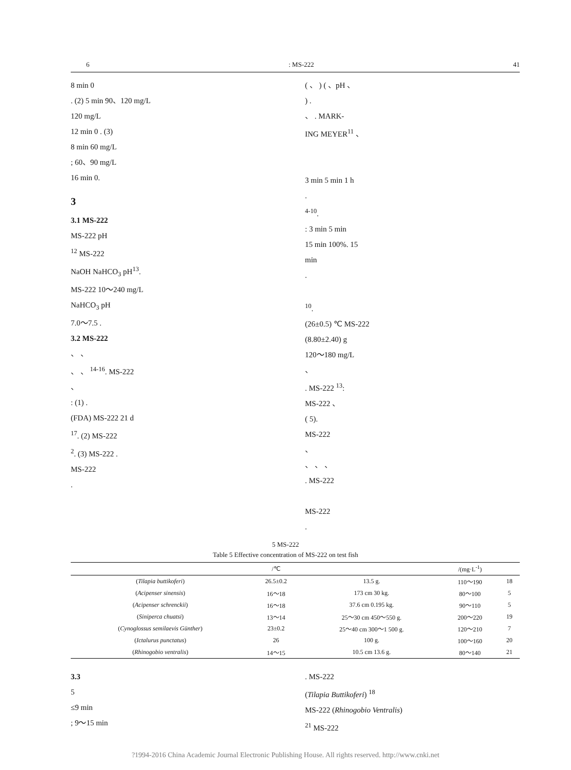6: MS-222 41
8 min 0
. (2) 5 min 90、120 mg/L
120 mg/L
12 min 0 . (3)
8 min 60 mg/L
; 60、90 mg/L
16 min 0.
3
3.1 MS-222
MS-222 pH
<sup>12</sup> MS-222
NaOH NaHCO<sub>3</sub> pH<sup>13</sup>.
MS-222 10～240 mg/L
NaHCO<sub>3</sub> pH
7.0～7.5 .
3.2 MS-222
、 、
、 、 <sup>14-16</sup>. MS-222
、
: (1) .
(FDA) MS-222 21 d
<sup>17</sup>. (2) MS-222
<sup>2</sup>. (3) MS-222 .
MS-222
.
( 、 ) ( 、pH 、
) .
、 . MARK-
ING MEYER<sup>11</sup> 、
3 min 5 min 1 h
.
<sup>4-10</sup>.
: 3 min 5 min
15 min 100%. 15
min
.
<sup>10</sup>.
(26±0.5) ℃ MS-222
(8.80±2.40) g
120～180 mg/L
、
. MS-222 <sup>13</sup>:
MS-222 、
( 5).
MS-222
、
、 、 、
. MS-222
MS-222
.
5 MS-222
Table 5 Effective concentration of MS-222 on test fish
| | /℃ | | /(mg·L<sup>-1</sup>) | |
| --- | --- | --- | --- | --- |
| ( Tilapia buttikoferi ) | 26.5±0.2 | 13.5 g. | 110～190 | 18 |
| ( Acipenser sinensis ) | 16～18 | 173 cm 30 kg. | 80～100 | 5 |
| ( Acipenser schrenckii ) | 16～18 | 37.6 cm 0.195 kg. | 90～110 | 5 |
| ( Siniperca chuatsi ) | 13～14 | 25～30 cm 450～550 g. | 200～220 | 19 |
| ( Cynoglossus semilaevis Günther ) | 23±0.2 | 25～40 cm 300～1 500 g. | 120～210 | 7 |
| ( Ictalurus punctatus ) | 26 | 100 g. | 100～160 | 20 |
| ( Rhinogobio ventralis ) | 14～15 | 10.5 cm 13.6 g. | 80～140 | 21 |
3.3
5
≤9 min
; 9～15 min
. MS-222
(Tilapia Buttikoferi) <sup>18</sup>
MS-222 (Rhinogobio Ventralis)
<sup>21</sup> MS-222
?1994-2016 China Academic Journal Electronic Publishing House. All rights reserved. http://www.cnki.net